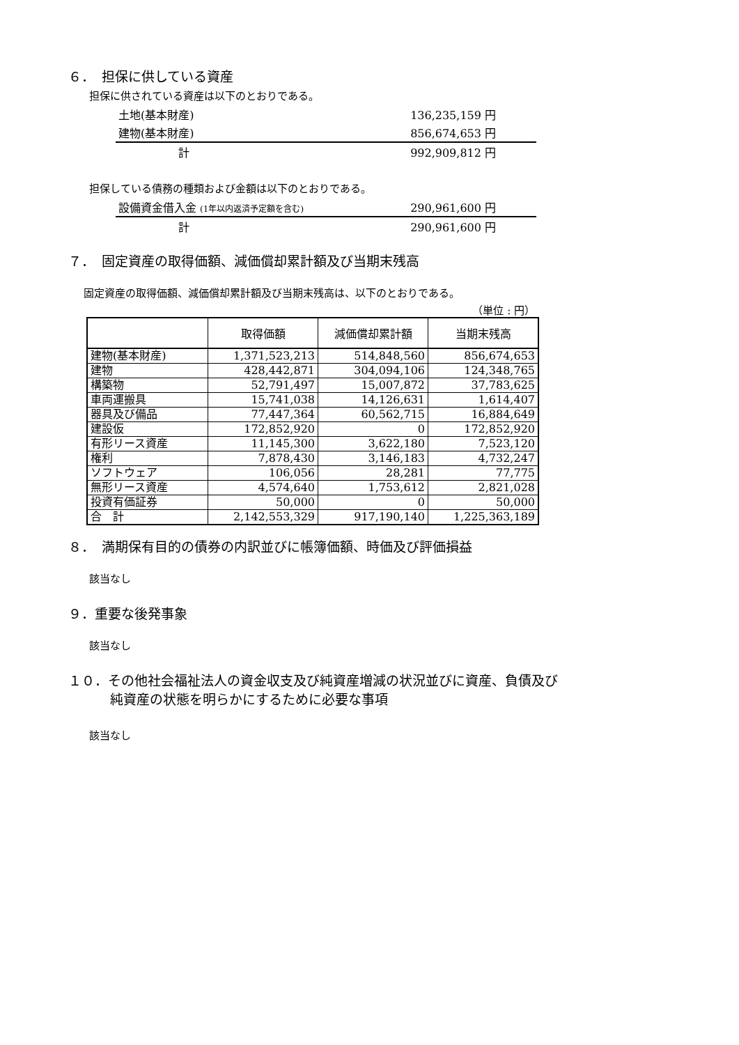６．　担保に供している資産
担保に供されている資産は以下のとおりである。
| 土地(基本財産) | 136,235,159 円 |
| 建物(基本財産) | 856,674,653 円 |
| 計 | 992,909,812 円 |
担保している債務の種類および金額は以下のとおりである。
| 設備資金借入金 (1年以内返済予定額を含む) | 290,961,600 円 |
| 計 | 290,961,600 円 |
７．　固定資産の取得価額、減価償却累計額及び当期末残高
固定資産の取得価額、減価償却累計額及び当期末残高は、以下のとおりである。
（単位 : 円）
| | 取得価額 | 減価償却累計額 | 当期末残高 |
| --- | --- | --- | --- |
| 建物(基本財産) | 1,371,523,213 | 514,848,560 | 856,674,653 |
| 建物 | 428,442,871 | 304,094,106 | 124,348,765 |
| 構築物 | 52,791,497 | 15,007,872 | 37,783,625 |
| 車両運搬具 | 15,741,038 | 14,126,631 | 1,614,407 |
| 器具及び備品 | 77,447,364 | 60,562,715 | 16,884,649 |
| 建設仮 | 172,852,920 | 0 | 172,852,920 |
| 有形リース資産 | 11,145,300 | 3,622,180 | 7,523,120 |
| 権利 | 7,878,430 | 3,146,183 | 4,732,247 |
| ソフトウェア | 106,056 | 28,281 | 77,775 |
| 無形リース資産 | 4,574,640 | 1,753,612 | 2,821,028 |
| 投資有価証券 | 50,000 | 0 | 50,000 |
| 合 計 | 2,142,553,329 | 917,190,140 | 1,225,363,189 |
８．　満期保有目的の債券の内訳並びに帳簿価額、時価及び評価損益
該当なし
９．重要な後発事象
該当なし
１０．その他社会福祉法人の資金収支及び純資産増減の状況並びに資産、負債及び
純資産の状態を明らかにするために必要な事項
該当なし